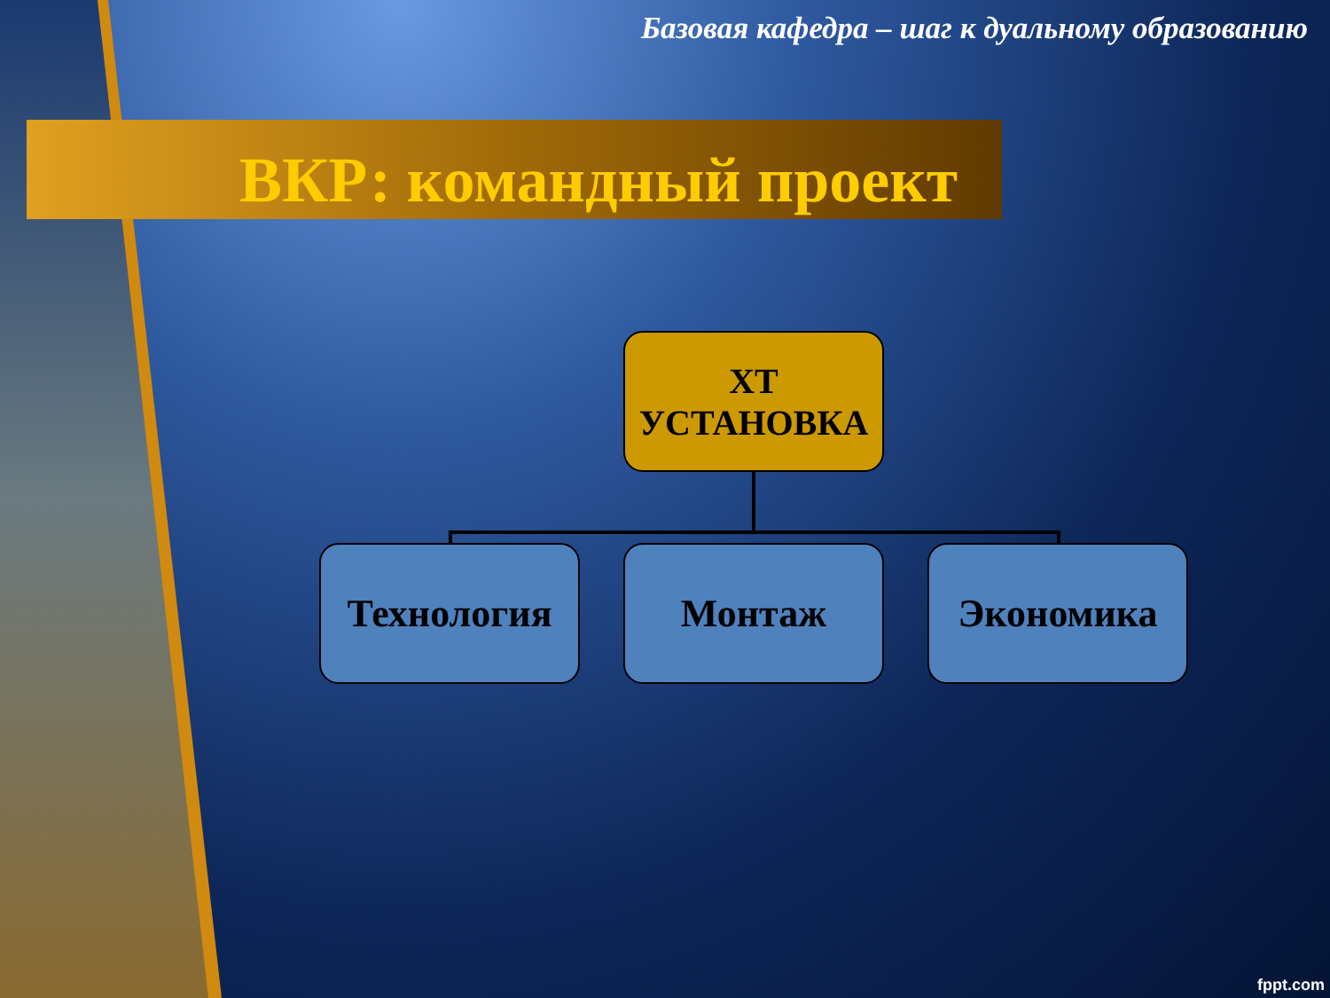Базовая кафедра – шаг к дуальному образованию
ВКР: командный проект
ХТ
УСТАНОВКА
Технология Монтаж Экономика
fppt.com